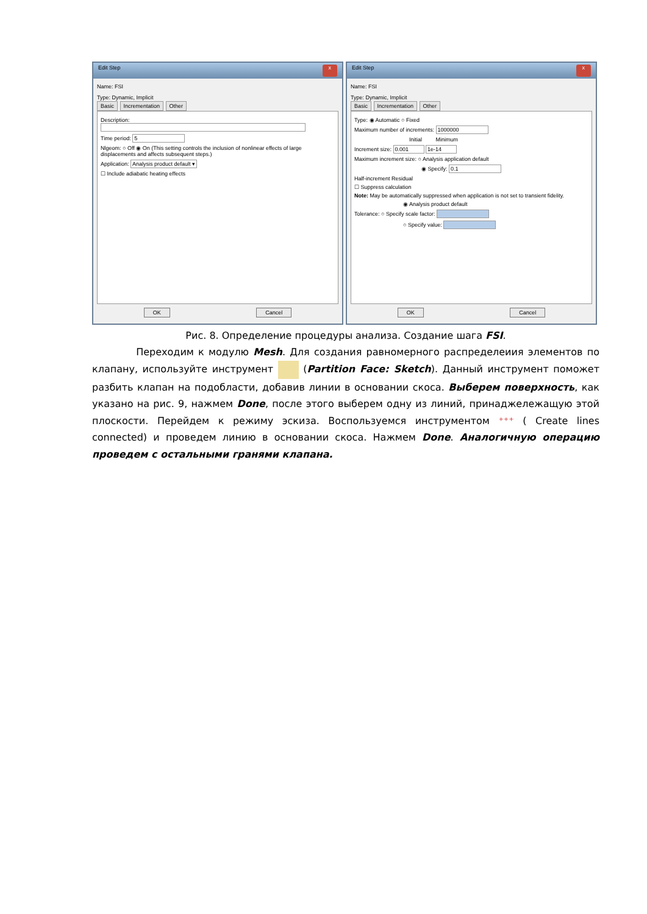Edit Step x
Name: FSI
Type: Dynamic, Implicit
Basic Incrementation Other
Description:
Time period: 5
Nlgeom: ○ Off ◉ On (This setting controls the inclusion of nonlinear effects of large displacements and affects subsequent steps.)
Application: Analysis product default ▾
☐ Include adiabatic heating effects
OK Cancel
Edit Step x
Name: FSI
Type: Dynamic, Implicit
Basic Incrementation Other
Type: ◉ Automatic ○ Fixed
Maximum number of increments: 1000000
Initial Minimum
Increment size: 0.001 1e-14
Maximum increment size: ○ Analysis application default
◉ Specify: 0.1
Half-increment Residual
☐ Suppress calculation
Note: May be automatically suppressed when application is not set to transient fidelity.
◉ Analysis product default
Tolerance: ○ Specify scale factor:
○ Specify value:
OK Cancel
Рис. 8. Определение процедуры анализа. Создание шага FSI.
Переходим к модулю Mesh. Для создания равномерного распределеиия элементов по клапану, используйте инструмент (Partition Face: Sketch). Данный инструмент поможет разбить клапан на подобласти, добавив линии в основании скоса. Выберем поверхность, как указано на рис. 9, нажмем Done, после этого выберем одну из линий, принаджележащую этой плоскости. Перейдем к режиму эскиза. Воспользуемся инструментом ⁺⁺⁺ ( Create lines connected) и проведем линию в основании скоса. Нажмем Done. Аналогичную операцию проведем с остальными гранями клапана.